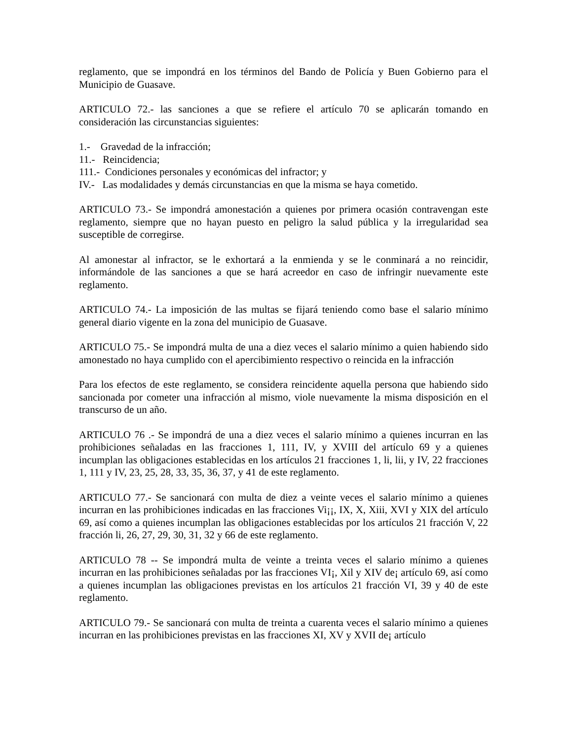reglamento, que se impondrá en los términos del Bando de Policía y Buen Gobierno para el Municipio de Guasave.
ARTICULO 72.- las sanciones a que se refiere el artículo 70 se aplicarán tomando en consideración las circunstancias siguientes:
1.- Gravedad de la infracción;
11.- Reincidencia;
111.- Condiciones personales y económicas del infractor; y
IV.- Las modalidades y demás circunstancias en que la misma se haya cometido.
ARTICULO 73.- Se impondrá amonestación a quienes por primera ocasión contravengan este reglamento, siempre que no hayan puesto en peligro la salud pública y la irregularidad sea susceptible de corregirse.
Al amonestar al infractor, se le exhortará a la enmienda y se le conminará a no reincidir, informándole de las sanciones a que se hará acreedor en caso de infringir nuevamente este reglamento.
ARTICULO 74.- La imposición de las multas se fijará teniendo como base el salario mínimo general diario vigente en la zona del municipio de Guasave.
ARTICULO 75.- Se impondrá multa de una a diez veces el salario mínimo a quien habiendo sido amonestado no haya cumplido con el apercibimiento respectivo o reincida en la infracción
Para los efectos de este reglamento, se considera reincidente aquella persona que habiendo sido sancionada por cometer una infracción al mismo, viole nuevamente la misma disposición en el transcurso de un año.
ARTICULO 76 .- Se impondrá de una a diez veces el salario mínimo a quienes incurran en las prohibiciones señaladas en las fracciones 1, 111, IV, y XVIII del artículo 69 y a quienes incumplan las obligaciones establecidas en los artículos 21 fracciones 1, li, lii, y IV, 22 fracciones 1, 111 y IV, 23, 25, 28, 33, 35, 36, 37, y 41 de este reglamento.
ARTICULO 77.- Se sancionará con multa de diez a veinte veces el salario mínimo a quienes incurran en las prohibiciones indicadas en las fracciones Vi¡¡, IX, X, Xiii, XVI y XIX del artículo 69, así como a quienes incumplan las obligaciones establecidas por los artículos 21 fracción V, 22 fracción li, 26, 27, 29, 30, 31, 32 y 66 de este reglamento.
ARTICULO 78 -- Se impondrá multa de veinte a treinta veces el salario mínimo a quienes incurran en las prohibiciones señaladas por las fracciones VI¡, Xil y XIV de¡ artículo 69, así como a quienes incumplan las obligaciones previstas en los artículos 21 fracción VI, 39 y 40 de este reglamento.
ARTICULO 79.- Se sancionará con multa de treinta a cuarenta veces el salario mínimo a quienes incurran en las prohibiciones previstas en las fracciones XI, XV y XVII de¡ artículo